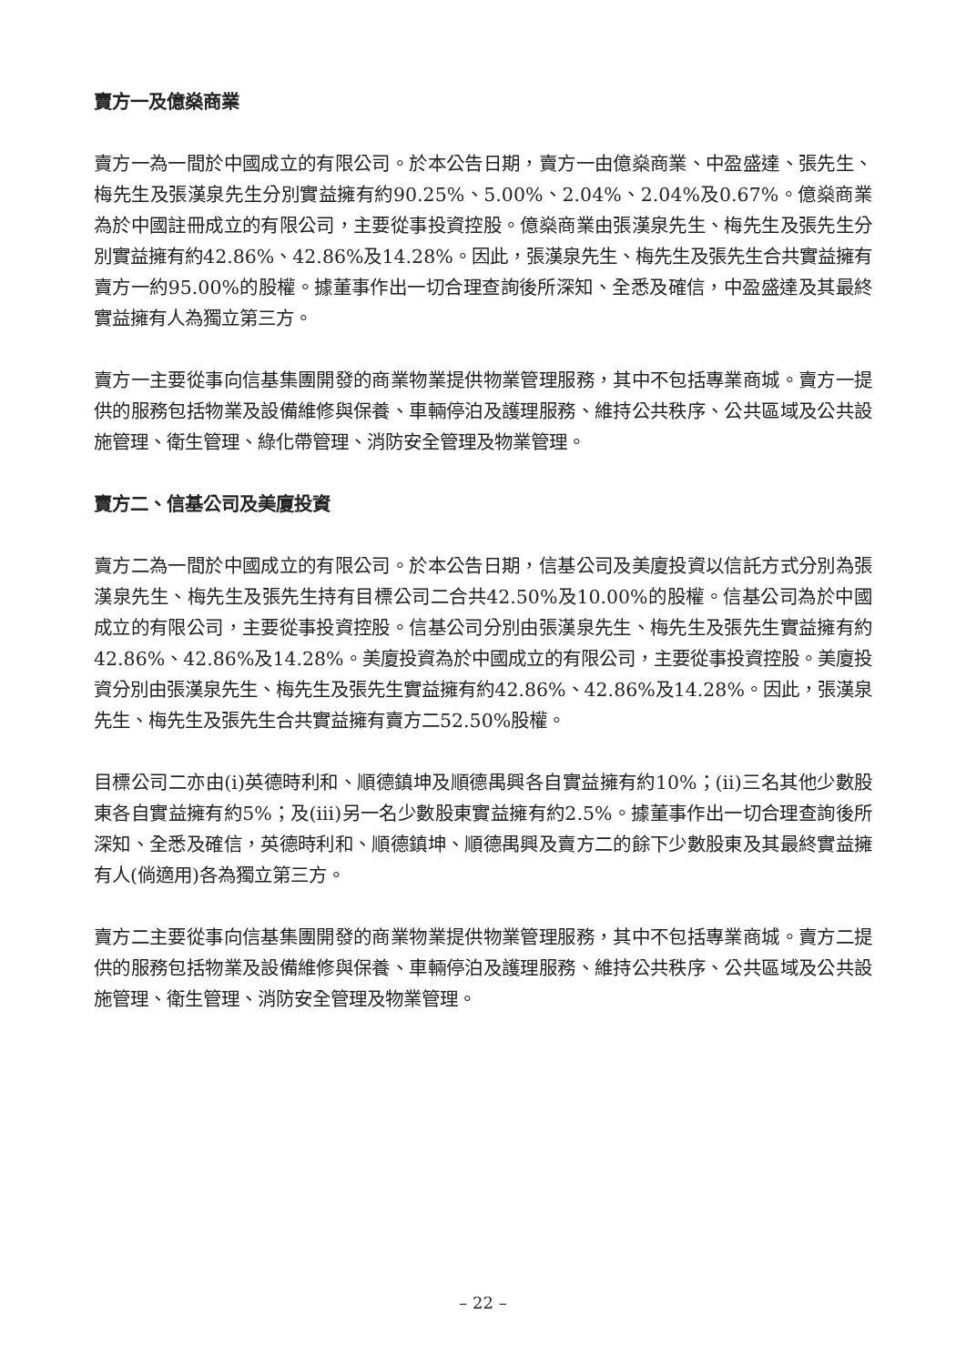賣方一及億燊商業
賣方一為一間於中國成立的有限公司。於本公告日期，賣方一由億燊商業、中盈盛達、張先生、梅先生及張漢泉先生分別實益擁有約90.25%、5.00%、2.04%、2.04%及0.67%。億燊商業為於中國註冊成立的有限公司，主要從事投資控股。億燊商業由張漢泉先生、梅先生及張先生分別實益擁有約42.86%、42.86%及14.28%。因此，張漢泉先生、梅先生及張先生合共實益擁有賣方一約95.00%的股權。據董事作出一切合理查詢後所深知、全悉及確信，中盈盛達及其最終實益擁有人為獨立第三方。
賣方一主要從事向信基集團開發的商業物業提供物業管理服務，其中不包括專業商城。賣方一提供的服務包括物業及設備維修與保養、車輛停泊及護理服務、維持公共秩序、公共區域及公共設施管理、衛生管理、綠化帶管理、消防安全管理及物業管理。
賣方二、信基公司及美廈投資
賣方二為一間於中國成立的有限公司。於本公告日期，信基公司及美廈投資以信託方式分別為張漢泉先生、梅先生及張先生持有目標公司二合共42.50%及10.00%的股權。信基公司為於中國成立的有限公司，主要從事投資控股。信基公司分別由張漢泉先生、梅先生及張先生實益擁有約42.86%、42.86%及14.28%。美廈投資為於中國成立的有限公司，主要從事投資控股。美廈投資分別由張漢泉先生、梅先生及張先生實益擁有約42.86%、42.86%及14.28%。因此，張漢泉先生、梅先生及張先生合共實益擁有賣方二52.50%股權。
目標公司二亦由(i)英德時利和、順德鎮坤及順德禺興各自實益擁有約10%；(ii)三名其他少數股東各自實益擁有約5%；及(iii)另一名少數股東實益擁有約2.5%。據董事作出一切合理查詢後所深知、全悉及確信，英德時利和、順德鎮坤、順德禺興及賣方二的餘下少數股東及其最終實益擁有人(倘適用)各為獨立第三方。
賣方二主要從事向信基集團開發的商業物業提供物業管理服務，其中不包括專業商城。賣方二提供的服務包括物業及設備維修與保養、車輛停泊及護理服務、維持公共秩序、公共區域及公共設施管理、衛生管理、消防安全管理及物業管理。
– 22 –